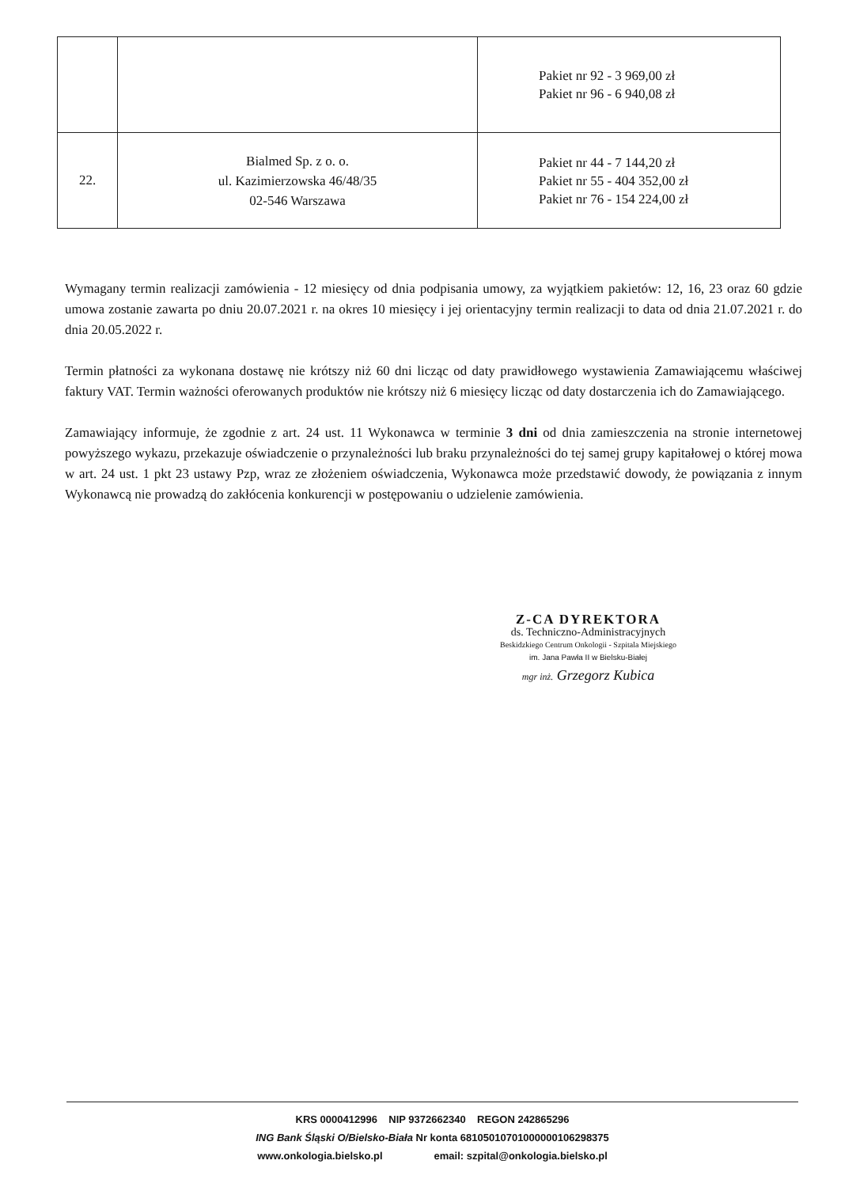| | | Pakiet nr 92 - 3 969,00 zł Pakiet nr 96 - 6 940,08 zł |
| 22. | Bialmed Sp. z o. o. ul. Kazimierzowska 46/48/35 02-546 Warszawa | Pakiet nr 44 - 7 144,20 zł Pakiet nr 55 - 404 352,00 zł Pakiet nr 76 - 154 224,00 zł |
Wymagany termin realizacji zamówienia - 12 miesięcy od dnia podpisania umowy, za wyjątkiem pakietów: 12, 16, 23 oraz 60 gdzie umowa zostanie zawarta po dniu 20.07.2021 r. na okres 10 miesięcy i jej orientacyjny termin realizacji to data od dnia 21.07.2021 r. do dnia 20.05.2022 r.
Termin płatności za wykonana dostawę nie krótszy niż 60 dni licząc od daty prawidłowego wystawienia Zamawiającemu właściwej faktury VAT. Termin ważności oferowanych produktów nie krótszy niż 6 miesięcy licząc od daty dostarczenia ich do Zamawiającego.
Zamawiający informuje, że zgodnie z art. 24 ust. 11 Wykonawca w terminie 3 dni od dnia zamieszczenia na stronie internetowej powyższego wykazu, przekazuje oświadczenie o przynależności lub braku przynależności do tej samej grupy kapitałowej o której mowa w art. 24 ust. 1 pkt 23 ustawy Pzp, wraz ze złożeniem oświadczenia, Wykonawca może przedstawić dowody, że powiązania z innym Wykonawcą nie prowadzą do zakłócenia konkurencji w postępowaniu o udzielenie zamówienia.
Z-CA DYREKTORA
ds. Techniczno-Administracyjnych
Beskidzkiego Centrum Onkologii - Szpitala Miejskiego
im. Jana Pawła II w Bielsku-Białej
mgr inż. Grzegorz Kubica
KRS 0000412996 NIP 9372662340 REGON 242865296
ING Bank Śląski O/Bielsko-Biała Nr konta 68105010701000000106298375
www.onkologia.bielsko.pl email: szpital@onkologia.bielsko.pl